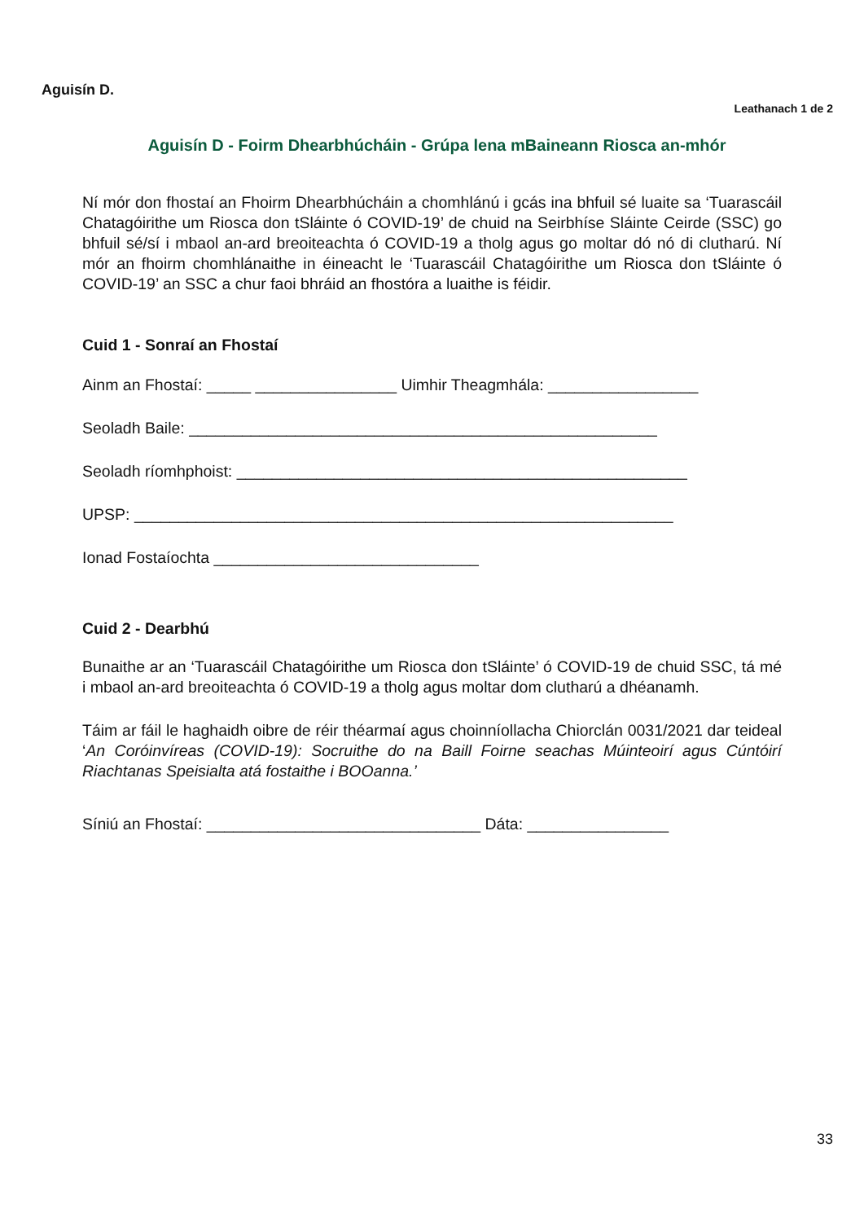Aguisín D.
Leathanach 1 de 2
Aguisín D - Foirm Dhearbhúcháin - Grúpa lena mBaineann Riosca an-mhór
Ní mór don fhostaí an Fhoirm Dhearbhúcháin a chomhlánú i gcás ina bhfuil sé luaite sa ‘Tuarascáil Chatagóirithe um Riosca don tSláinte ó COVID-19’ de chuid na Seirbhíse Sláinte Ceirde (SSC) go bhfuil sé/sí i mbaol an-ard breoiteachta ó COVID-19 a tholg agus go moltar dó nó di clutharú. Ní mór an fhoirm chomhlánaithe in éineacht le ‘Tuarascáil Chatagóirithe um Riosca don tSláinte ó COVID-19’ an SSC a chur faoi bhráid an fhostóra a luaithe is féidir.
Cuid 1 - Sonraí an Fhostaí
Ainm an Fhostaí: _____ ________________ Uimhir Theagmhála: _________________
Seoladh Baile: _____________________________________________________
Seoladh ríomhphoist: ___________________________________________________
UPSP: _____________________________________________________________
Ionad Fostaíochta ______________________________
Cuid 2 - Dearbhú
Bunaithe ar an ‘Tuarascáil Chatagóirithe um Riosca don tSláinte’ ó COVID-19 de chuid SSC, tá mé i mbaol an-ard breoiteachta ó COVID-19 a tholg agus moltar dom clutharú a dhéanamh.
Táim ar fáil le haghaidh oibre de réir théarmaí agus choinníollacha Chiorclán 0031/2021 dar teideal ‘An Coróinvíreas (COVID-19): Socruithe do na Baill Foirne seachas Múinteoirí agus Cúntóirí Riachtanas Speisialta atá fostaithe i BOOanna.’
Síniú an Fhostaí: _______________________________ Dáta: ________________
33